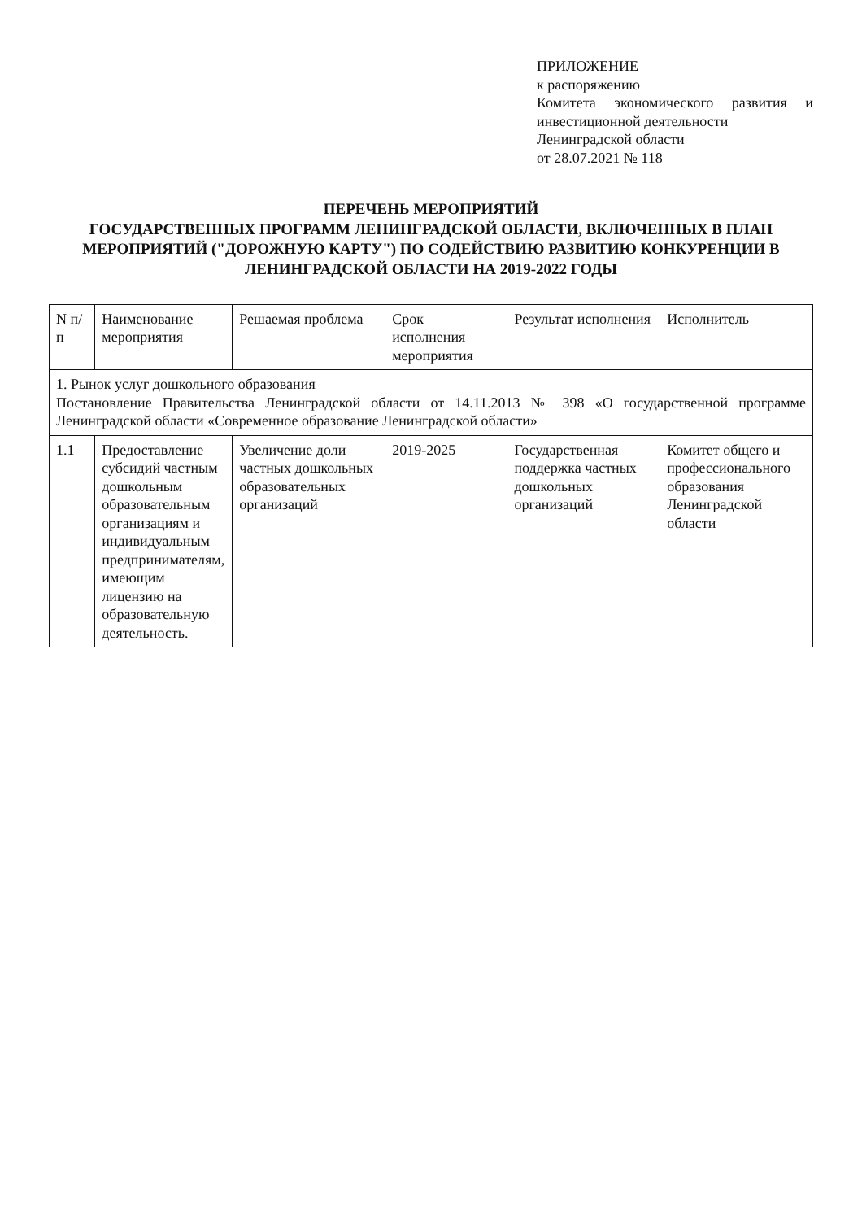ПРИЛОЖЕНИЕ
к распоряжению
Комитета экономического развития и инвестиционной деятельности
Ленинградской области
от 28.07.2021 № 118
ПЕРЕЧЕНЬ МЕРОПРИЯТИЙ
ГОСУДАРСТВЕННЫХ ПРОГРАММ ЛЕНИНГРАДСКОЙ ОБЛАСТИ, ВКЛЮЧЕННЫХ В ПЛАН МЕРОПРИЯТИЙ ("ДОРОЖНУЮ КАРТУ") ПО СОДЕЙСТВИЮ РАЗВИТИЮ КОНКУРЕНЦИИ В ЛЕНИНГРАДСКОЙ ОБЛАСТИ НА 2019-2022 ГОДЫ
| N п/п | Наименование мероприятия | Решаемая проблема | Срок исполнения мероприятия | Результат исполнения | Исполнитель |
| --- | --- | --- | --- | --- | --- |
| 1. Рынок услуг дошкольного образования Постановление Правительства Ленинградской области от 14.11.2013 № 398 «О государственной программе Ленинградской области «Современное образование Ленинградской области» | | | | | |
| 1.1 | Предоставление субсидий частным дошкольным образовательным организациям и индивидуальным предпринимателям, имеющим лицензию на образовательную деятельность. | Увеличение доли частных дошкольных образовательных организаций | 2019-2025 | Государственная поддержка частных дошкольных организаций | Комитет общего и профессионального образования Ленинградской области |